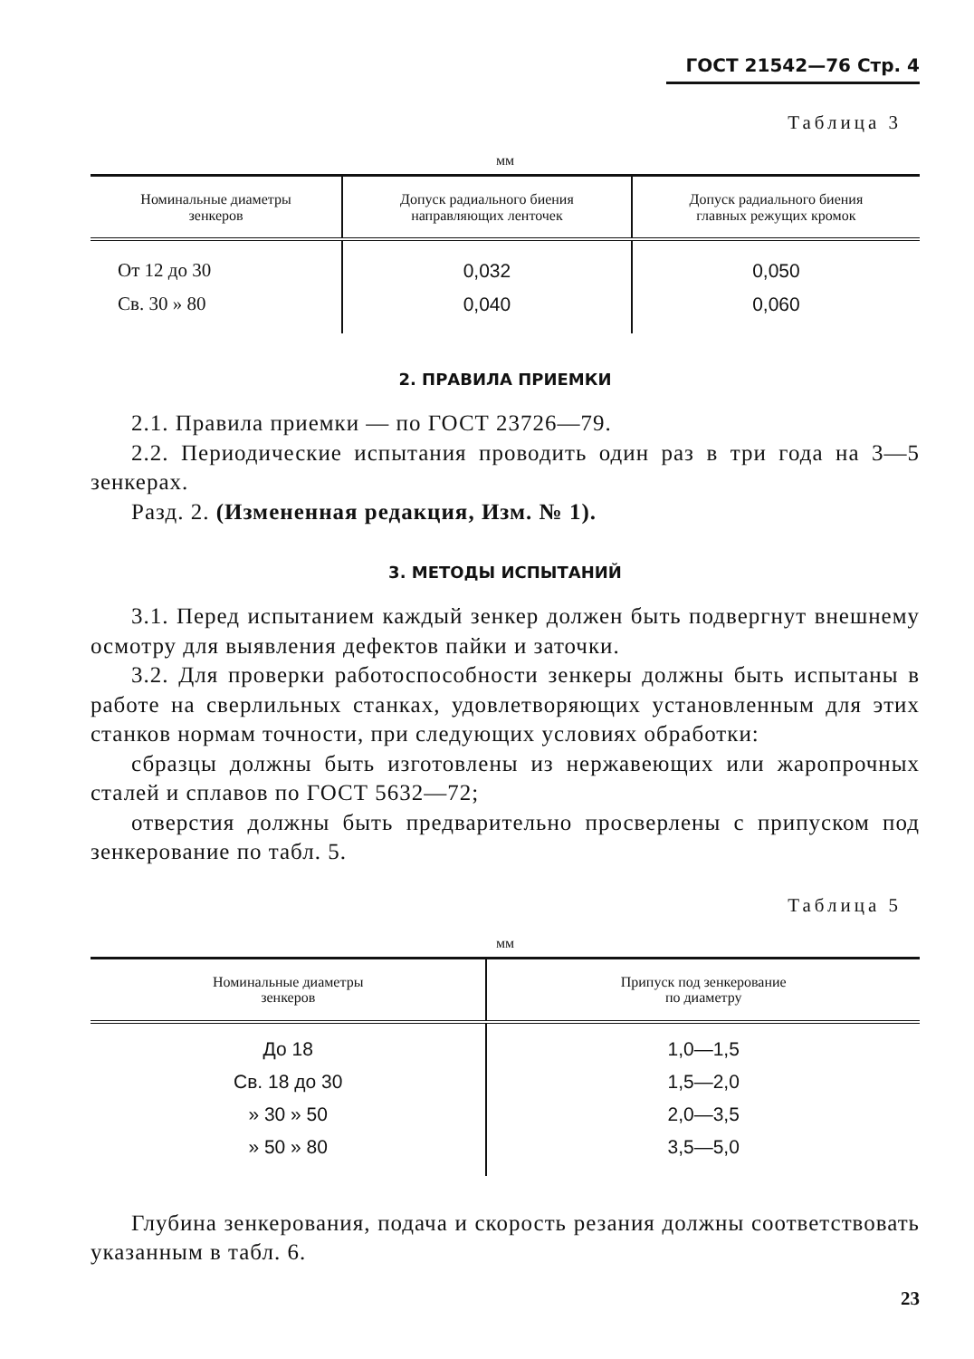ГОСТ 21542—76 Стр. 4
Таблица 3
мм
| Номинальные диаметры зенкеров | Допуск радиального биения направляющих ленточек | Допуск радиального биения главных режущих кромок |
| --- | --- | --- |
| От 12 до 30 | 0,032 | 0,050 |
| Св. 30 » 80 | 0,040 | 0,060 |
2. ПРАВИЛА ПРИЕМКИ
2.1. Правила приемки — по ГОСТ 23726—79.
2.2. Периодические испытания проводить один раз в три года на 3—5 зенкерах.
Разд. 2. (Измененная редакция, Изм. № 1).
3. МЕТОДЫ ИСПЫТАНИЙ
3.1. Перед испытанием каждый зенкер должен быть подвергнут внешнему осмотру для выявления дефектов пайки и заточки.
3.2. Для проверки работоспособности зенкеры должны быть испытаны в работе на сверлильных станках, удовлетворяющих установленным для этих станков нормам точности, при следующих условиях обработки:
сбразцы должны быть изготовлены из нержавеющих или жаропрочных сталей и сплавов по ГОСТ 5632—72;
отверстия должны быть предварительно просверлены с припуском под зенкерование по табл. 5.
Таблица 5
мм
| Номинальные диаметры зенкеров | Припуск под зенкерование по диаметру |
| --- | --- |
| До 18 | 1,0—1,5 |
| Св. 18 до 30 | 1,5—2,0 |
| » 30 » 50 | 2,0—3,5 |
| » 50 » 80 | 3,5—5,0 |
Глубина зенкерования, подача и скорость резания должны соответствовать указанным в табл. 6.
23